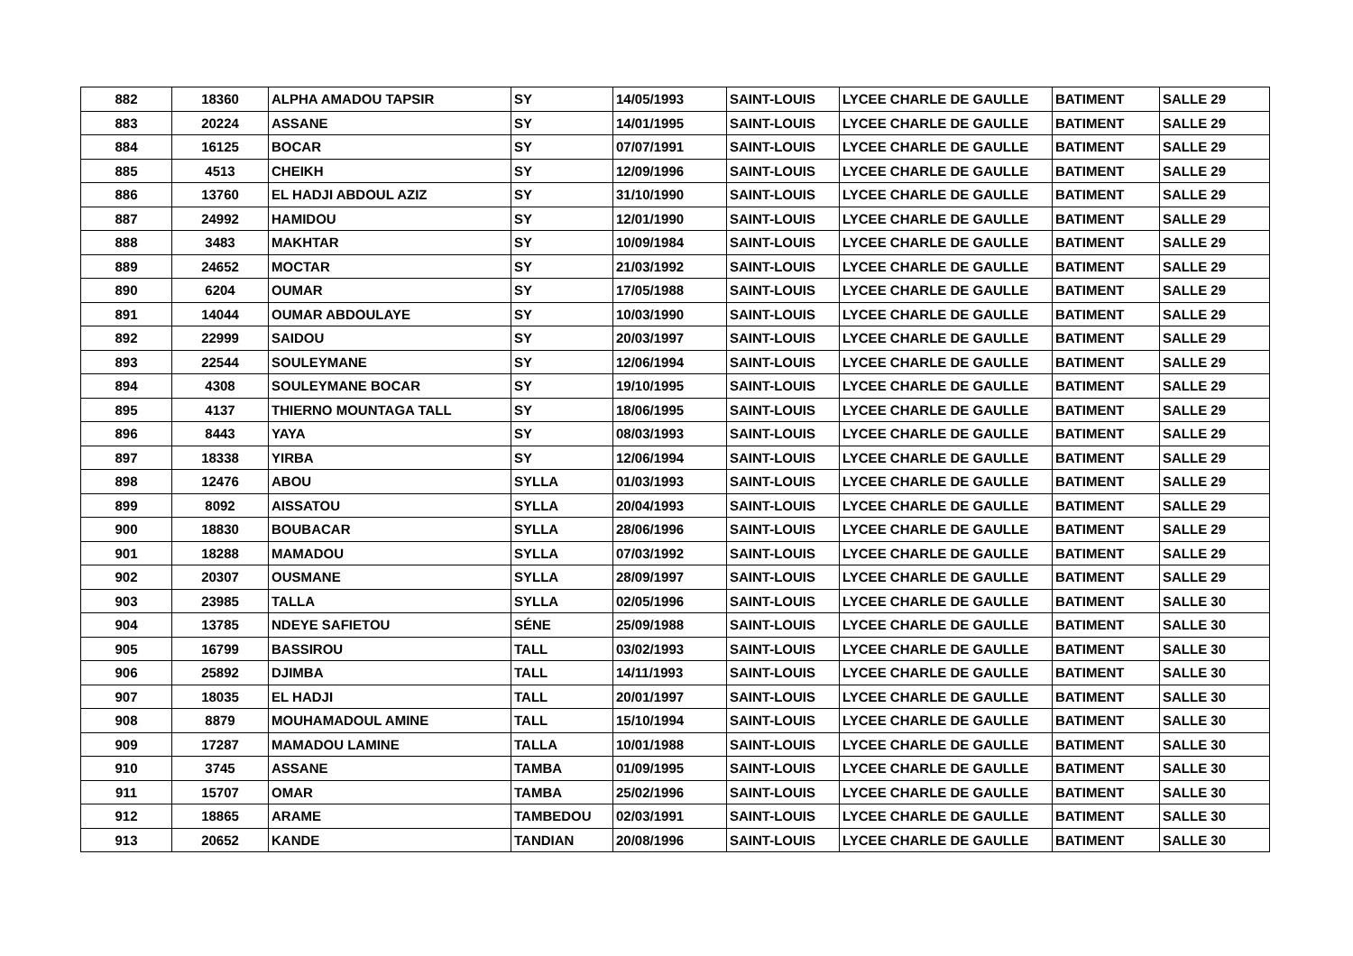| 882 | 18360 | ALPHA AMADOU TAPSIR | SY | 14/05/1993 | SAINT-LOUIS | LYCEE CHARLE DE GAULLE | BATIMENT | SALLE 29 |
| 883 | 20224 | ASSANE | SY | 14/01/1995 | SAINT-LOUIS | LYCEE CHARLE DE GAULLE | BATIMENT | SALLE 29 |
| 884 | 16125 | BOCAR | SY | 07/07/1991 | SAINT-LOUIS | LYCEE CHARLE DE GAULLE | BATIMENT | SALLE 29 |
| 885 | 4513 | CHEIKH | SY | 12/09/1996 | SAINT-LOUIS | LYCEE CHARLE DE GAULLE | BATIMENT | SALLE 29 |
| 886 | 13760 | EL HADJI ABDOUL AZIZ | SY | 31/10/1990 | SAINT-LOUIS | LYCEE CHARLE DE GAULLE | BATIMENT | SALLE 29 |
| 887 | 24992 | HAMIDOU | SY | 12/01/1990 | SAINT-LOUIS | LYCEE CHARLE DE GAULLE | BATIMENT | SALLE 29 |
| 888 | 3483 | MAKHTAR | SY | 10/09/1984 | SAINT-LOUIS | LYCEE CHARLE DE GAULLE | BATIMENT | SALLE 29 |
| 889 | 24652 | MOCTAR | SY | 21/03/1992 | SAINT-LOUIS | LYCEE CHARLE DE GAULLE | BATIMENT | SALLE 29 |
| 890 | 6204 | OUMAR | SY | 17/05/1988 | SAINT-LOUIS | LYCEE CHARLE DE GAULLE | BATIMENT | SALLE 29 |
| 891 | 14044 | OUMAR ABDOULAYE | SY | 10/03/1990 | SAINT-LOUIS | LYCEE CHARLE DE GAULLE | BATIMENT | SALLE 29 |
| 892 | 22999 | SAIDOU | SY | 20/03/1997 | SAINT-LOUIS | LYCEE CHARLE DE GAULLE | BATIMENT | SALLE 29 |
| 893 | 22544 | SOULEYMANE | SY | 12/06/1994 | SAINT-LOUIS | LYCEE CHARLE DE GAULLE | BATIMENT | SALLE 29 |
| 894 | 4308 | SOULEYMANE BOCAR | SY | 19/10/1995 | SAINT-LOUIS | LYCEE CHARLE DE GAULLE | BATIMENT | SALLE 29 |
| 895 | 4137 | THIERNO MOUNTAGA TALL | SY | 18/06/1995 | SAINT-LOUIS | LYCEE CHARLE DE GAULLE | BATIMENT | SALLE 29 |
| 896 | 8443 | YAYA | SY | 08/03/1993 | SAINT-LOUIS | LYCEE CHARLE DE GAULLE | BATIMENT | SALLE 29 |
| 897 | 18338 | YIRBA | SY | 12/06/1994 | SAINT-LOUIS | LYCEE CHARLE DE GAULLE | BATIMENT | SALLE 29 |
| 898 | 12476 | ABOU | SYLLA | 01/03/1993 | SAINT-LOUIS | LYCEE CHARLE DE GAULLE | BATIMENT | SALLE 29 |
| 899 | 8092 | AISSATOU | SYLLA | 20/04/1993 | SAINT-LOUIS | LYCEE CHARLE DE GAULLE | BATIMENT | SALLE 29 |
| 900 | 18830 | BOUBACAR | SYLLA | 28/06/1996 | SAINT-LOUIS | LYCEE CHARLE DE GAULLE | BATIMENT | SALLE 29 |
| 901 | 18288 | MAMADOU | SYLLA | 07/03/1992 | SAINT-LOUIS | LYCEE CHARLE DE GAULLE | BATIMENT | SALLE 29 |
| 902 | 20307 | OUSMANE | SYLLA | 28/09/1997 | SAINT-LOUIS | LYCEE CHARLE DE GAULLE | BATIMENT | SALLE 29 |
| 903 | 23985 | TALLA | SYLLA | 02/05/1996 | SAINT-LOUIS | LYCEE CHARLE DE GAULLE | BATIMENT | SALLE 30 |
| 904 | 13785 | NDEYE SAFIETOU | SÉNE | 25/09/1988 | SAINT-LOUIS | LYCEE CHARLE DE GAULLE | BATIMENT | SALLE 30 |
| 905 | 16799 | BASSIROU | TALL | 03/02/1993 | SAINT-LOUIS | LYCEE CHARLE DE GAULLE | BATIMENT | SALLE 30 |
| 906 | 25892 | DJIMBA | TALL | 14/11/1993 | SAINT-LOUIS | LYCEE CHARLE DE GAULLE | BATIMENT | SALLE 30 |
| 907 | 18035 | EL HADJI | TALL | 20/01/1997 | SAINT-LOUIS | LYCEE CHARLE DE GAULLE | BATIMENT | SALLE 30 |
| 908 | 8879 | MOUHAMADOUL AMINE | TALL | 15/10/1994 | SAINT-LOUIS | LYCEE CHARLE DE GAULLE | BATIMENT | SALLE 30 |
| 909 | 17287 | MAMADOU LAMINE | TALLA | 10/01/1988 | SAINT-LOUIS | LYCEE CHARLE DE GAULLE | BATIMENT | SALLE 30 |
| 910 | 3745 | ASSANE | TAMBA | 01/09/1995 | SAINT-LOUIS | LYCEE CHARLE DE GAULLE | BATIMENT | SALLE 30 |
| 911 | 15707 | OMAR | TAMBA | 25/02/1996 | SAINT-LOUIS | LYCEE CHARLE DE GAULLE | BATIMENT | SALLE 30 |
| 912 | 18865 | ARAME | TAMBEDOU | 02/03/1991 | SAINT-LOUIS | LYCEE CHARLE DE GAULLE | BATIMENT | SALLE 30 |
| 913 | 20652 | KANDE | TANDIAN | 20/08/1996 | SAINT-LOUIS | LYCEE CHARLE DE GAULLE | BATIMENT | SALLE 30 |